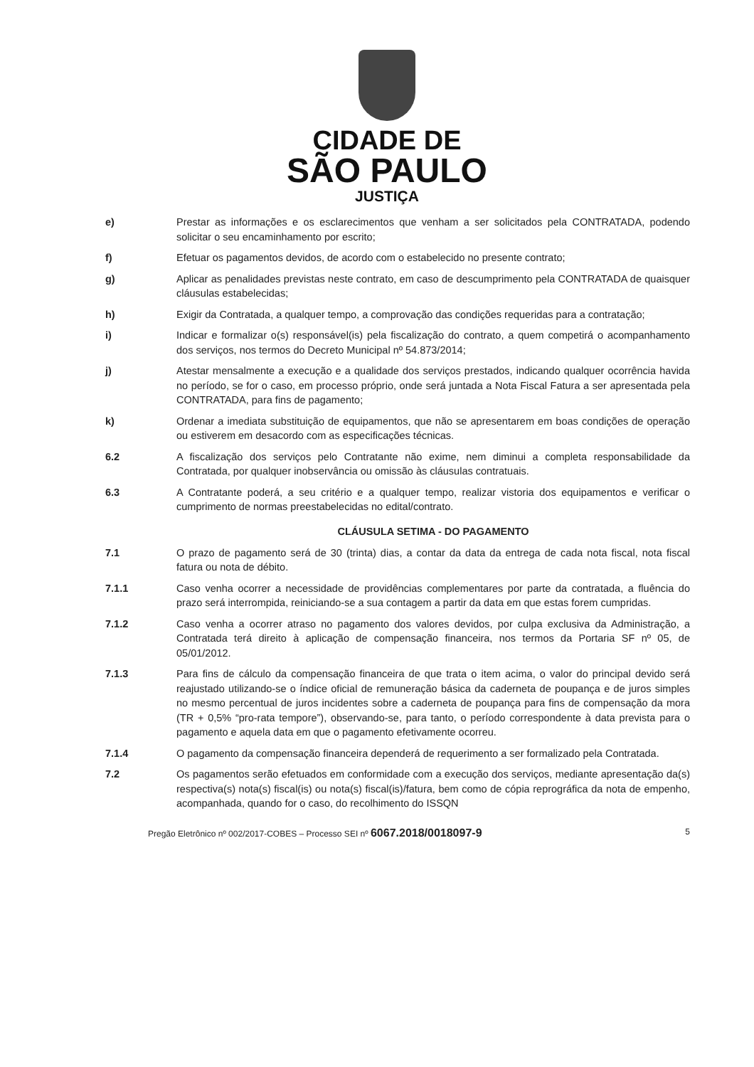CIDADE DE
SÃO PAULO
JUSTIÇA
e) Prestar as informações e os esclarecimentos que venham a ser solicitados pela CONTRATADA, podendo solicitar o seu encaminhamento por escrito;
f) Efetuar os pagamentos devidos, de acordo com o estabelecido no presente contrato;
g) Aplicar as penalidades previstas neste contrato, em caso de descumprimento pela CONTRATADA de quaisquer cláusulas estabelecidas;
h) Exigir da Contratada, a qualquer tempo, a comprovação das condições requeridas para a contratação;
i) Indicar e formalizar o(s) responsável(is) pela fiscalização do contrato, a quem competirá o acompanhamento dos serviços, nos termos do Decreto Municipal nº 54.873/2014;
j) Atestar mensalmente a execução e a qualidade dos serviços prestados, indicando qualquer ocorrência havida no período, se for o caso, em processo próprio, onde será juntada a Nota Fiscal Fatura a ser apresentada pela CONTRATADA, para fins de pagamento;
k) Ordenar a imediata substituição de equipamentos, que não se apresentarem em boas condições de operação ou estiverem em desacordo com as especificações técnicas.
6.2 A fiscalização dos serviços pelo Contratante não exime, nem diminui a completa responsabilidade da Contratada, por qualquer inobservância ou omissão às cláusulas contratuais.
6.3 A Contratante poderá, a seu critério e a qualquer tempo, realizar vistoria dos equipamentos e verificar o cumprimento de normas preestabelecidas no edital/contrato.
CLÁUSULA SETIMA - DO PAGAMENTO
7.1 O prazo de pagamento será de 30 (trinta) dias, a contar da data da entrega de cada nota fiscal, nota fiscal fatura ou nota de débito.
7.1.1 Caso venha ocorrer a necessidade de providências complementares por parte da contratada, a fluência do prazo será interrompida, reiniciando-se a sua contagem a partir da data em que estas forem cumpridas.
7.1.2 Caso venha a ocorrer atraso no pagamento dos valores devidos, por culpa exclusiva da Administração, a Contratada terá direito à aplicação de compensação financeira, nos termos da Portaria SF nº 05, de 05/01/2012.
7.1.3 Para fins de cálculo da compensação financeira de que trata o item acima, o valor do principal devido será reajustado utilizando-se o índice oficial de remuneração básica da caderneta de poupança e de juros simples no mesmo percentual de juros incidentes sobre a caderneta de poupança para fins de compensação da mora (TR + 0,5% “pro-rata tempore”), observando-se, para tanto, o período correspondente à data prevista para o pagamento e aquela data em que o pagamento efetivamente ocorreu.
7.1.4 O pagamento da compensação financeira dependerá de requerimento a ser formalizado pela Contratada.
7.2 Os pagamentos serão efetuados em conformidade com a execução dos serviços, mediante apresentação da(s) respectiva(s) nota(s) fiscal(is) ou nota(s) fiscal(is)/fatura, bem como de cópia reprográfica da nota de empenho, acompanhada, quando for o caso, do recolhimento do ISSQN
Pregão Eletrônico nº 002/2017-COBES – Processo SEI nº 6067.2018/0018097-9 5